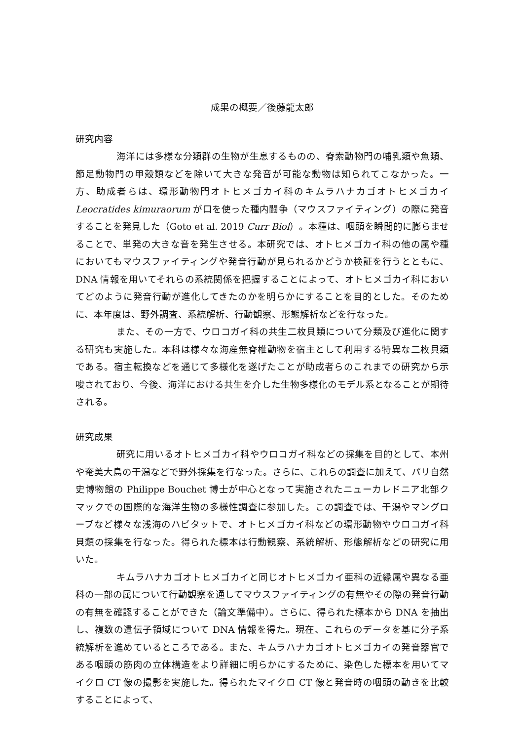成果の概要／後藤龍太郎
研究内容
海洋には多様な分類群の生物が生息するものの、脊索動物門の哺乳類や魚類、節足動物門の甲殻類などを除いて大きな発音が可能な動物は知られてこなかった。一方、助成者らは、環形動物門オトヒメゴカイ科のキムラハナカゴオトヒメゴカイ Leocratides kimuraorum が口を使った種内闘争（マウスファイティング）の際に発音することを発見した（Goto et al. 2019 Curr Biol）。本種は、咽頭を瞬間的に膨らませることで、単発の大きな音を発生させる。本研究では、オトヒメゴカイ科の他の属や種においてもマウスファイティングや発音行動が見られるかどうか検証を行うとともに、DNA 情報を用いてそれらの系統関係を把握することによって、オトヒメゴカイ科においてどのように発音行動が進化してきたのかを明らかにすることを目的とした。そのために、本年度は、野外調査、系統解析、行動観察、形態解析などを行なった。
また、その一方で、ウロコガイ科の共生二枚貝類について分類及び進化に関する研究も実施した。本科は様々な海産無脊椎動物を宿主として利用する特異な二枚貝類である。宿主転換などを通じて多様化を遂げたことが助成者らのこれまでの研究から示唆されており、今後、海洋における共生を介した生物多様化のモデル系となることが期待される。
研究成果
研究に用いるオトヒメゴカイ科やウロコガイ科などの採集を目的として、本州や奄美大島の干潟などで野外採集を行なった。さらに、これらの調査に加えて、パリ自然史博物館の Philippe Bouchet 博士が中心となって実施されたニューカレドニア北部クマックでの国際的な海洋生物の多様性調査に参加した。この調査では、干潟やマングローブなど様々な浅海のハビタットで、オトヒメゴカイ科などの環形動物やウロコガイ科貝類の採集を行なった。得られた標本は行動観察、系統解析、形態解析などの研究に用いた。
キムラハナカゴオトヒメゴカイと同じオトヒメゴカイ亜科の近縁属や異なる亜科の一部の属について行動観察を通してマウスファイティングの有無やその際の発音行動の有無を確認することができた（論文準備中）。さらに、得られた標本から DNA を抽出し、複数の遺伝子領域について DNA 情報を得た。現在、これらのデータを基に分子系統解析を進めているところである。また、キムラハナカゴオトヒメゴカイの発音器官である咽頭の筋肉の立体構造をより詳細に明らかにするために、染色した標本を用いてマイクロ CT 像の撮影を実施した。得られたマイクロ CT 像と発音時の咽頭の動きを比較することによって、